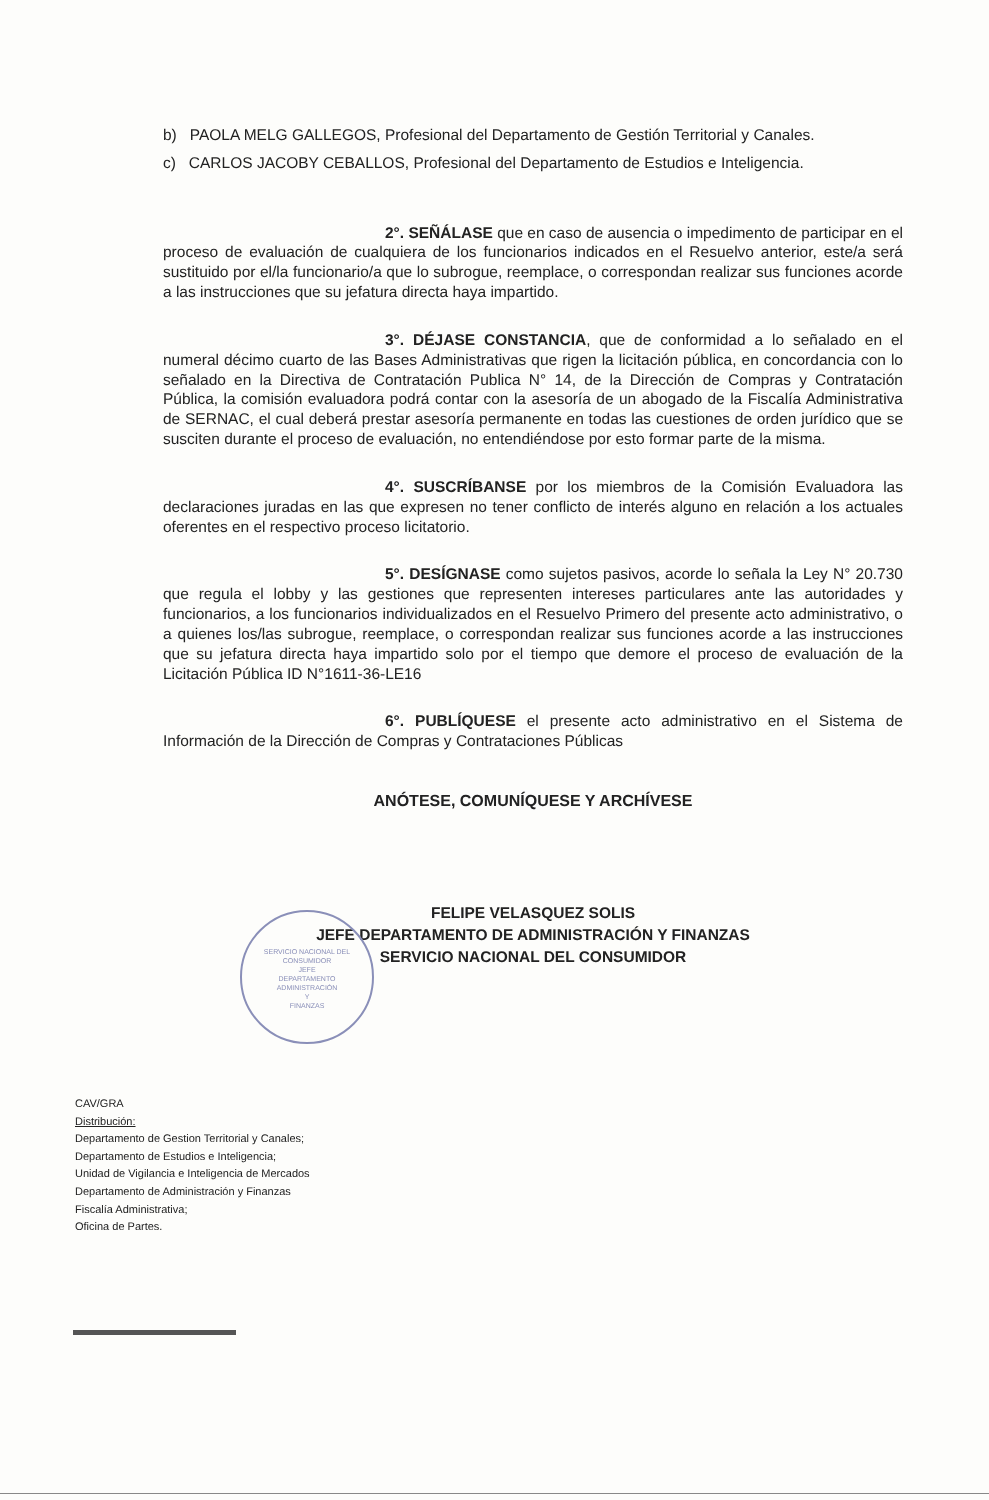b) PAOLA MELG GALLEGOS, Profesional del Departamento de Gestión Territorial y Canales.
c) CARLOS JACOBY CEBALLOS, Profesional del Departamento de Estudios e Inteligencia.
2°. SEÑÁLASE que en caso de ausencia o impedimento de participar en el proceso de evaluación de cualquiera de los funcionarios indicados en el Resuelvo anterior, este/a será sustituido por el/la funcionario/a que lo subrogue, reemplace, o correspondan realizar sus funciones acorde a las instrucciones que su jefatura directa haya impartido.
3°. DÉJASE CONSTANCIA, que de conformidad a lo señalado en el numeral décimo cuarto de las Bases Administrativas que rigen la licitación pública, en concordancia con lo señalado en la Directiva de Contratación Publica N° 14, de la Dirección de Compras y Contratación Pública, la comisión evaluadora podrá contar con la asesoría de un abogado de la Fiscalía Administrativa de SERNAC, el cual deberá prestar asesoría permanente en todas las cuestiones de orden jurídico que se susciten durante el proceso de evaluación, no entendiéndose por esto formar parte de la misma.
4°. SUSCRÍBANSE por los miembros de la Comisión Evaluadora las declaraciones juradas en las que expresen no tener conflicto de interés alguno en relación a los actuales oferentes en el respectivo proceso licitatorio.
5°. DESÍGNASE como sujetos pasivos, acorde lo señala la Ley N° 20.730 que regula el lobby y las gestiones que representen intereses particulares ante las autoridades y funcionarios, a los funcionarios individualizados en el Resuelvo Primero del presente acto administrativo, o a quienes los/las subrogue, reemplace, o correspondan realizar sus funciones acorde a las instrucciones que su jefatura directa haya impartido solo por el tiempo que demore el proceso de evaluación de la Licitación Pública ID N°1611-36-LE16
6°. PUBLÍQUESE el presente acto administrativo en el Sistema de Información de la Dirección de Compras y Contrataciones Públicas
ANÓTESE, COMUNÍQUESE Y ARCHÍVESE
FELIPE VELASQUEZ SOLIS
JEFE DEPARTAMENTO DE ADMINISTRACIÓN Y FINANZAS
SERVICIO NACIONAL DEL CONSUMIDOR
SERVICIO NACIONAL DEL CONSUMIDOR
JEFE
DEPARTAMENTO
ADMINISTRACIÓN
Y
FINANZAS
CAV/GRA
Distribución:
Departamento de Gestion Territorial y Canales;
Departamento de Estudios e Inteligencia;
Unidad de Vigilancia e Inteligencia de Mercados
Departamento de Administración y Finanzas
Fiscalía Administrativa;
Oficina de Partes.